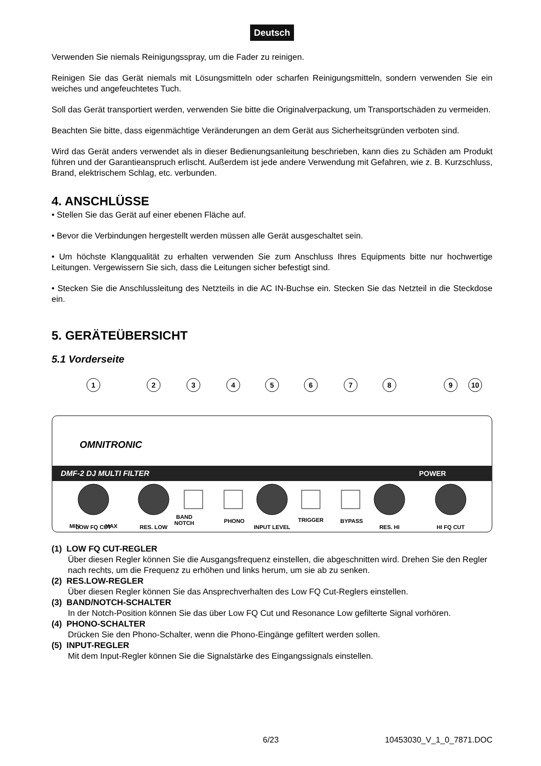Deutsch
Verwenden Sie niemals Reinigungsspray, um die Fader zu reinigen.
Reinigen Sie das Gerät niemals mit Lösungsmitteln oder scharfen Reinigungsmitteln, sondern verwenden Sie ein weiches und angefeuchtetes Tuch.
Soll das Gerät transportiert werden, verwenden Sie bitte die Originalverpackung, um Transportschäden zu vermeiden.
Beachten Sie bitte, dass eigenmächtige Veränderungen an dem Gerät aus Sicherheitsgründen verboten sind.
Wird das Gerät anders verwendet als in dieser Bedienungsanleitung beschrieben, kann dies zu Schäden am Produkt führen und der Garantieanspruch erlischt. Außerdem ist jede andere Verwendung mit Gefahren, wie z. B. Kurzschluss, Brand, elektrischem Schlag, etc. verbunden.
4. ANSCHLÜSSE
• Stellen Sie das Gerät auf einer ebenen Fläche auf.
• Bevor die Verbindungen hergestellt werden müssen alle Gerät ausgeschaltet sein.
• Um höchste Klangqualität zu erhalten verwenden Sie zum Anschluss Ihres Equipments bitte nur hochwertige Leitungen. Vergewissern Sie sich, dass die Leitungen sicher befestigt sind.
• Stecken Sie die Anschlussleitung des Netzteils in die AC IN-Buchse ein. Stecken Sie das Netzteil in die Steckdose ein.
5. GERÄTEÜBERSICHT
5.1 Vorderseite
DMF-2 DJ MULTI FILTER
POWER
OMNITRONIC
MIN
MAX
BAND
NOTCH
PHONO
TRIGGER
BYPASS
LOW FQ CUT
RES. LOW
INPUT LEVEL
RES. HI
HI FQ CUT
1
2
3
4
5
6
7
8
9
10
(1) LOW FQ CUT-REGLER
Über diesen Regler können Sie die Ausgangsfrequenz einstellen, die abgeschnitten wird. Drehen Sie den Regler nach rechts, um die Frequenz zu erhöhen und links herum, um sie ab zu senken.
(2) RES.LOW-REGLER
Über diesen Regler können Sie das Ansprechverhalten des Low FQ Cut-Reglers einstellen.
(3) BAND/NOTCH-SCHALTER
In der Notch-Position können Sie das über Low FQ Cut und Resonance Low gefilterte Signal vorhören.
(4) PHONO-SCHALTER
Drücken Sie den Phono-Schalter, wenn die Phono-Eingänge gefiltert werden sollen.
(5) INPUT-REGLER
Mit dem Input-Regler können Sie die Signalstärke des Eingangssignals einstellen.
6/23 10453030_V_1_0_7871.DOC